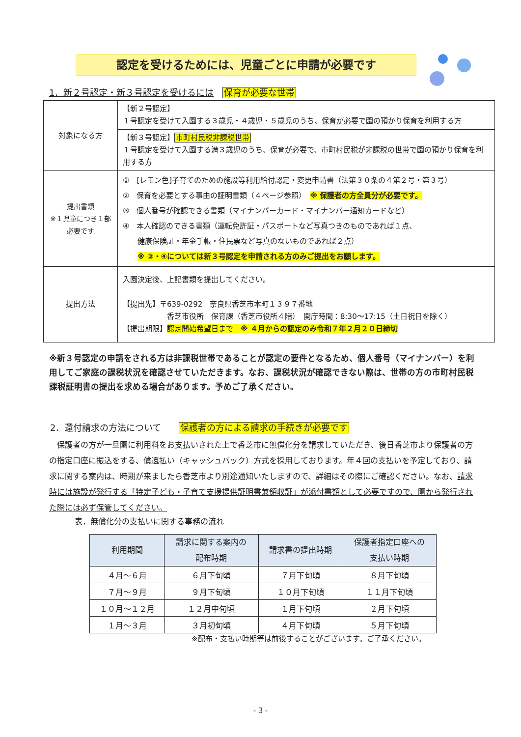認定を受けるためには、児童ごとに申請が必要です
1．新２号認定・新３号認定を受けるには　保育が必要な世帯
| 対象になる方 | 【新２号認定】 １号認定を受けて入園する３歳児・４歳児・５歳児のうち、 保育が必要で 園の預かり保育を利用する方 |
| | 【新３号認定】 市町村民税非課税世帯 １号認定を受けて入園する満３歳児のうち、 保育が必要で 、 市町村民税が非課税の世帯で 園の預かり保育を利用する方 |
| 提出書類 ※１児童につき１部 必要です | ① [レモン色]子育てのための施設等利用給付認定・変更申請書（法第３０条の４第２号・第３号） ② 保育を必要とする事由の証明書類（４ページ参照） ※ 保護者の方全員分が必要です。 ③ 個人番号が確認できる書類（マイナンバーカード・マイナンバー通知カードなど） ④ 本人確認のできる書類（運転免許証・パスポートなど写真つきのものであれば１点、 健康保険証・年金手帳・住民票など写真のないものであれば２点） ※ ③・④については新３号認定を申請される方のみご提出をお願します。 |
| 提出方法 | 入園決定後、上記書類を提出してください。 【提出先】〒639-0292 奈良県香芝市本町１３９７番地 香芝市役所 保育課（香芝市役所４階） 開庁時間：8:30～17:15（土日祝日を除く） 【提出期限】 認定開始希望日まで ※ ４月からの認定のみ令和７年２月２０日締切 |
※新３号認定の申請をされる方は非課税世帯であることが認定の要件となるため、個人番号（マイナンバー）を利用してご家庭の課税状況を確認させていただきます。なお、課税状況が確認できない際は、世帯の方の市町村民税課税証明書の提出を求める場合があります。予めご了承ください。
2．還付請求の方法について　　保護者の方による請求の手続きが必要です
　保護者の方が一旦園に利用料をお支払いされた上で香芝市に無償化分を請求していただき、後日香芝市より保護者の方の指定口座に振込をする、償還払い（キャッシュバック）方式を採用しております。年４回の支払いを予定しており、請求に関する案内は、時期が来ましたら香芝市より別途通知いたしますので、詳細はその際にご確認ください。なお、請求時には施設が発行する「特定子ども・子育て支援提供証明書兼領収証」が添付書類として必要ですので、園から発行された際には必ず保管してください。
表．無償化分の支払いに関する事務の流れ
| 利用期間 | 請求に関する案内の 配布時期 | 請求書の提出時期 | 保護者指定口座への 支払い時期 |
| --- | --- | --- | --- |
| ４月～６月 | ６月下旬頃 | ７月下旬頃 | ８月下旬頃 |
| ７月～９月 | ９月下旬頃 | １０月下旬頃 | １１月下旬頃 |
| １０月～１２月 | １２月中旬頃 | １月下旬頃 | ２月下旬頃 |
| １月～３月 | ３月初旬頃 | ４月下旬頃 | ５月下旬頃 |
※配布・支払い時期等は前後することがございます。ご了承ください。
- 3 -